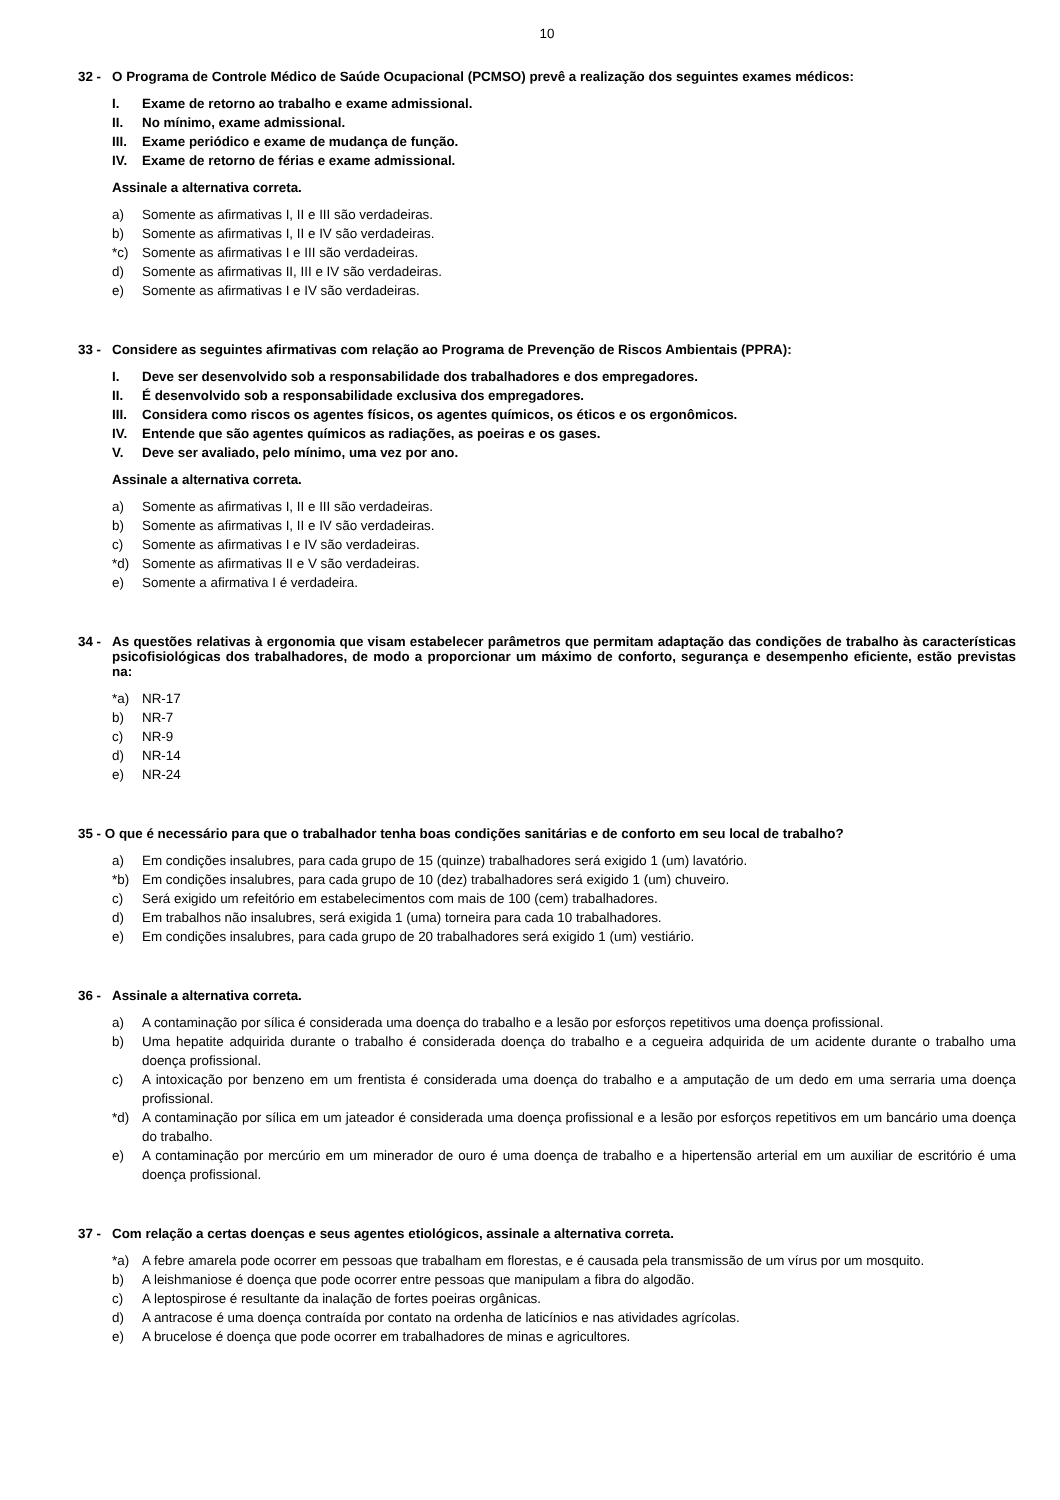10
32 - O Programa de Controle Médico de Saúde Ocupacional (PCMSO) prevê a realização dos seguintes exames médicos:
I. Exame de retorno ao trabalho e exame admissional.
II. No mínimo, exame admissional.
III. Exame periódico e exame de mudança de função.
IV. Exame de retorno de férias e exame admissional.
Assinale a alternativa correta.
a) Somente as afirmativas I, II e III são verdadeiras.
b) Somente as afirmativas I, II e IV são verdadeiras.
*c) Somente as afirmativas I e III são verdadeiras.
d) Somente as afirmativas II, III e IV são verdadeiras.
e) Somente as afirmativas I e IV são verdadeiras.
33 - Considere as seguintes afirmativas com relação ao Programa de Prevenção de Riscos Ambientais (PPRA):
I. Deve ser desenvolvido sob a responsabilidade dos trabalhadores e dos empregadores.
II. É desenvolvido sob a responsabilidade exclusiva dos empregadores.
III. Considera como riscos os agentes físicos, os agentes químicos, os éticos e os ergonômicos.
IV. Entende que são agentes químicos as radiações, as poeiras e os gases.
V. Deve ser avaliado, pelo mínimo, uma vez por ano.
Assinale a alternativa correta.
a) Somente as afirmativas I, II e III são verdadeiras.
b) Somente as afirmativas I, II e IV são verdadeiras.
c) Somente as afirmativas I e IV são verdadeiras.
*d) Somente as afirmativas II e V são verdadeiras.
e) Somente a afirmativa I é verdadeira.
34 - As questões relativas à ergonomia que visam estabelecer parâmetros que permitam adaptação das condições de trabalho às características psicofisiológicas dos trabalhadores, de modo a proporcionar um máximo de conforto, segurança e desempenho eficiente, estão previstas na:
*a) NR-17
b) NR-7
c) NR-9
d) NR-14
e) NR-24
35 - O que é necessário para que o trabalhador tenha boas condições sanitárias e de conforto em seu local de trabalho?
a) Em condições insalubres, para cada grupo de 15 (quinze) trabalhadores será exigido 1 (um) lavatório.
*b) Em condições insalubres, para cada grupo de 10 (dez) trabalhadores será exigido 1 (um) chuveiro.
c) Será exigido um refeitório em estabelecimentos com mais de 100 (cem) trabalhadores.
d) Em trabalhos não insalubres, será exigida 1 (uma) torneira para cada 10 trabalhadores.
e) Em condições insalubres, para cada grupo de 20 trabalhadores será exigido 1 (um) vestiário.
36 - Assinale a alternativa correta.
a) A contaminação por sílica é considerada uma doença do trabalho e a lesão por esforços repetitivos uma doença profissional.
b) Uma hepatite adquirida durante o trabalho é considerada doença do trabalho e a cegueira adquirida de um acidente durante o trabalho uma doença profissional.
c) A intoxicação por benzeno em um frentista é considerada uma doença do trabalho e a amputação de um dedo em uma serraria uma doença profissional.
*d) A contaminação por sílica em um jateador é considerada uma doença profissional e a lesão por esforços repetitivos em um bancário uma doença do trabalho.
e) A contaminação por mercúrio em um minerador de ouro é uma doença de trabalho e a hipertensão arterial em um auxiliar de escritório é uma doença profissional.
37 - Com relação a certas doenças e seus agentes etiológicos, assinale a alternativa correta.
*a) A febre amarela pode ocorrer em pessoas que trabalham em florestas, e é causada pela transmissão de um vírus por um mosquito.
b) A leishmaniose é doença que pode ocorrer entre pessoas que manipulam a fibra do algodão.
c) A leptospirose é resultante da inalação de fortes poeiras orgânicas.
d) A antracose é uma doença contraída por contato na ordenha de laticínios e nas atividades agrícolas.
e) A brucelose é doença que pode ocorrer em trabalhadores de minas e agricultores.